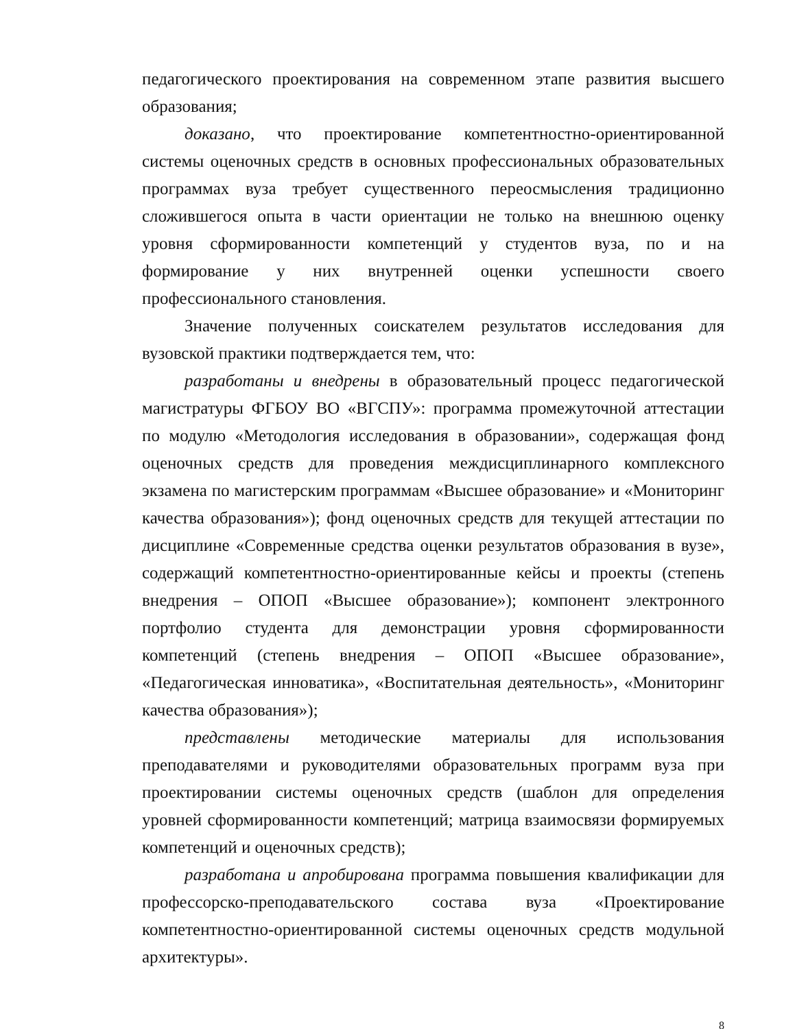педагогического проектирования на современном этапе развития высшего образования;
доказано, что проектирование компетентностно-ориентированной системы оценочных средств в основных профессиональных образовательных программах вуза требует существенного переосмысления традиционно сложившегося опыта в части ориентации не только на внешнюю оценку уровня сформированности компетенций у студентов вуза, по и на формирование у них внутренней оценки успешности своего профессионального становления.
Значение полученных соискателем результатов исследования для вузовской практики подтверждается тем, что:
разработаны и внедрены в образовательный процесс педагогической магистратуры ФГБОУ ВО «ВГСПУ»: программа промежуточной аттестации по модулю «Методология исследования в образовании», содержащая фонд оценочных средств для проведения междисциплинарного комплексного экзамена по магистерским программам «Высшее образование» и «Мониторинг качества образования»); фонд оценочных средств для текущей аттестации по дисциплине «Современные средства оценки результатов образования в вузе», содержащий компетентностно-ориентированные кейсы и проекты (степень внедрения – ОПОП «Высшее образование»); компонент электронного портфолио студента для демонстрации уровня сформированности компетенций (степень внедрения – ОПОП «Высшее образование», «Педагогическая инноватика», «Воспитательная деятельность», «Мониторинг качества образования»);
представлены методические материалы для использования преподавателями и руководителями образовательных программ вуза при проектировании системы оценочных средств (шаблон для определения уровней сформированности компетенций; матрица взаимосвязи формируемых компетенций и оценочных средств);
разработана и апробирована программа повышения квалификации для профессорско-преподавательского состава вуза «Проектирование компетентностно-ориентированной системы оценочных средств модульной архитектуры».
8